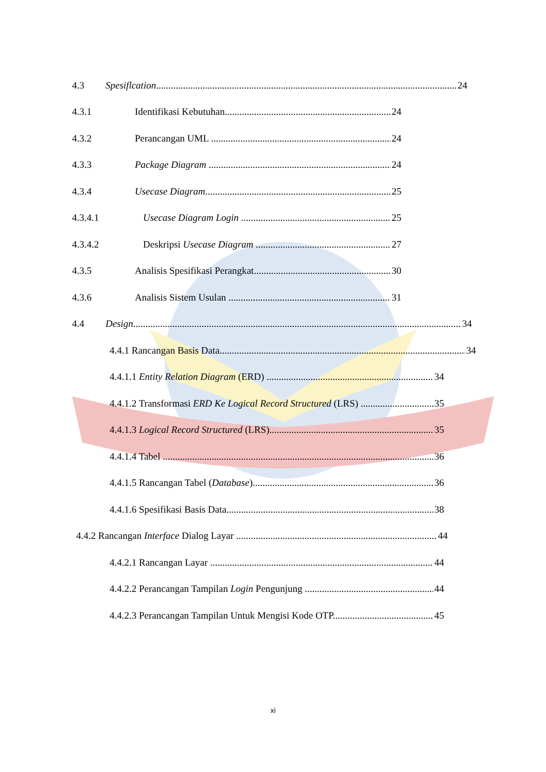4.3 Spesiflcation 24
4.3.1 Identifikasi Kebutuhan 24
4.3.2 Perancangan UML 24
4.3.3 Package Diagram 24
4.3.4 Usecase Diagram 25
4.3.4.1 Usecase Diagram Login 25
4.3.4.2 Deskripsi Usecase Diagram 27
4.3.5 Analisis Spesifikasi Perangkat 30
4.3.6 Analisis Sistem Usulan 31
4.4 Design 34
4.4.1 Rancangan Basis Data 34
4.4.1.1 Entity Relation Diagram (ERD) 34
4.4.1.2 Transformasi ERD Ke Logical Record Structured (LRS) 35
4.4.1.3 Logical Record Structured (LRS) 35
4.4.1.4 Tabel 36
4.4.1.5 Rancangan Tabel (Database) 36
4.4.1.6 Spesifikasi Basis Data 38
4.4.2 Rancangan Interface Dialog Layar 44
4.4.2.1 Rancangan Layar 44
4.4.2.2 Perancangan Tampilan Login Pengunjung 44
4.4.2.3 Perancangan Tampilan Untuk Mengisi Kode OTP 45
xi